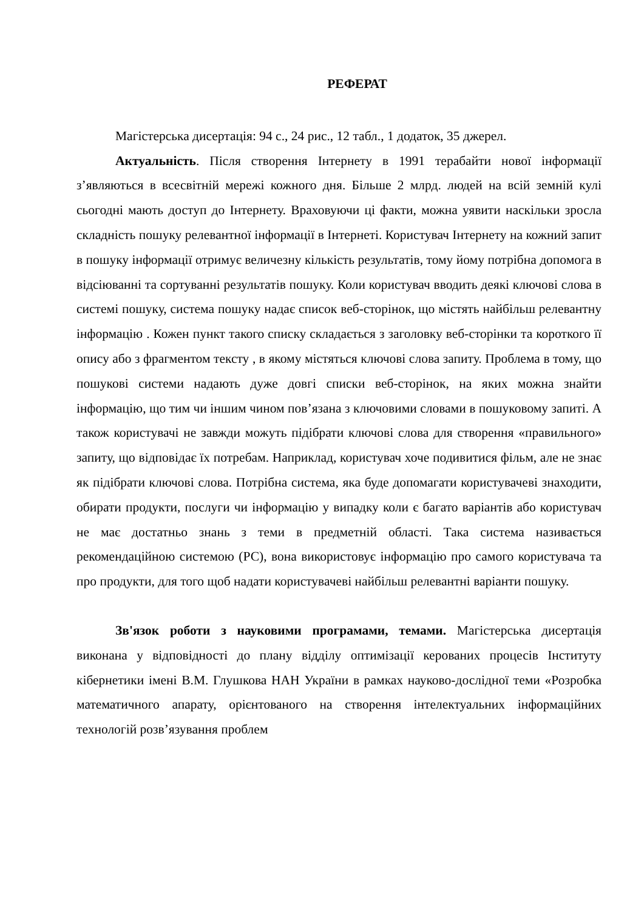РЕФЕРАТ
Магістерська дисертація: 94 с., 24 рис., 12 табл., 1 додаток, 35 джерел.
Актуальність. Після створення Інтернету в 1991 терабайти нової інформації з’являються в всесвітній мережі кожного дня. Більше 2 млрд. людей на всій земній кулі сьогодні мають доступ до Інтернету. Враховуючи ці факти, можна уявити наскільки зросла складність пошуку релевантної інформації в Інтернеті. Користувач Інтернету на кожний запит в пошуку інформації отримує величезну кількість результатів, тому йому потрібна допомога в відсіюванні та сортуванні результатів пошуку. Коли користувач вводить деякі ключові слова в системі пошуку, система пошуку надає список веб-сторінок, що містять найбільш релевантну інформацію . Кожен пункт такого списку складається з заголовку веб-сторінки та короткого її опису або з фрагментом тексту , в якому містяться ключові слова запиту. Проблема в тому, що пошукові системи надають дуже довгі списки веб-сторінок, на яких можна знайти інформацію, що тим чи іншим чином пов’язана з ключовими словами в пошуковому запиті. А також користувачі не завжди можуть підібрати ключові слова для створення «правильного» запиту, що відповідає їх потребам. Наприклад, користувач хоче подивитися фільм, але не знає як підібрати ключові слова. Потрібна система, яка буде допомагати користувачеві знаходити, обирати продукти, послуги чи інформацію у випадку коли є багато варіантів або користувач не має достатньо знань з теми в предметній області. Така система називається рекомендаційною системою (РС), вона використовує інформацію про самого користувача та про продукти, для того щоб надати користувачеві найбільш релевантні варіанти пошуку.
Зв'язок роботи з науковими програмами, темами. Магістерська дисертація виконана у відповідності до плану відділу оптимізації керованих процесів Інституту кібернетики імені В.М. Глушкова НАН України в рамках науково-дослідної теми «Розробка математичного апарату, орієнтованого на створення інтелектуальних інформаційних технологій розв’язування проблем